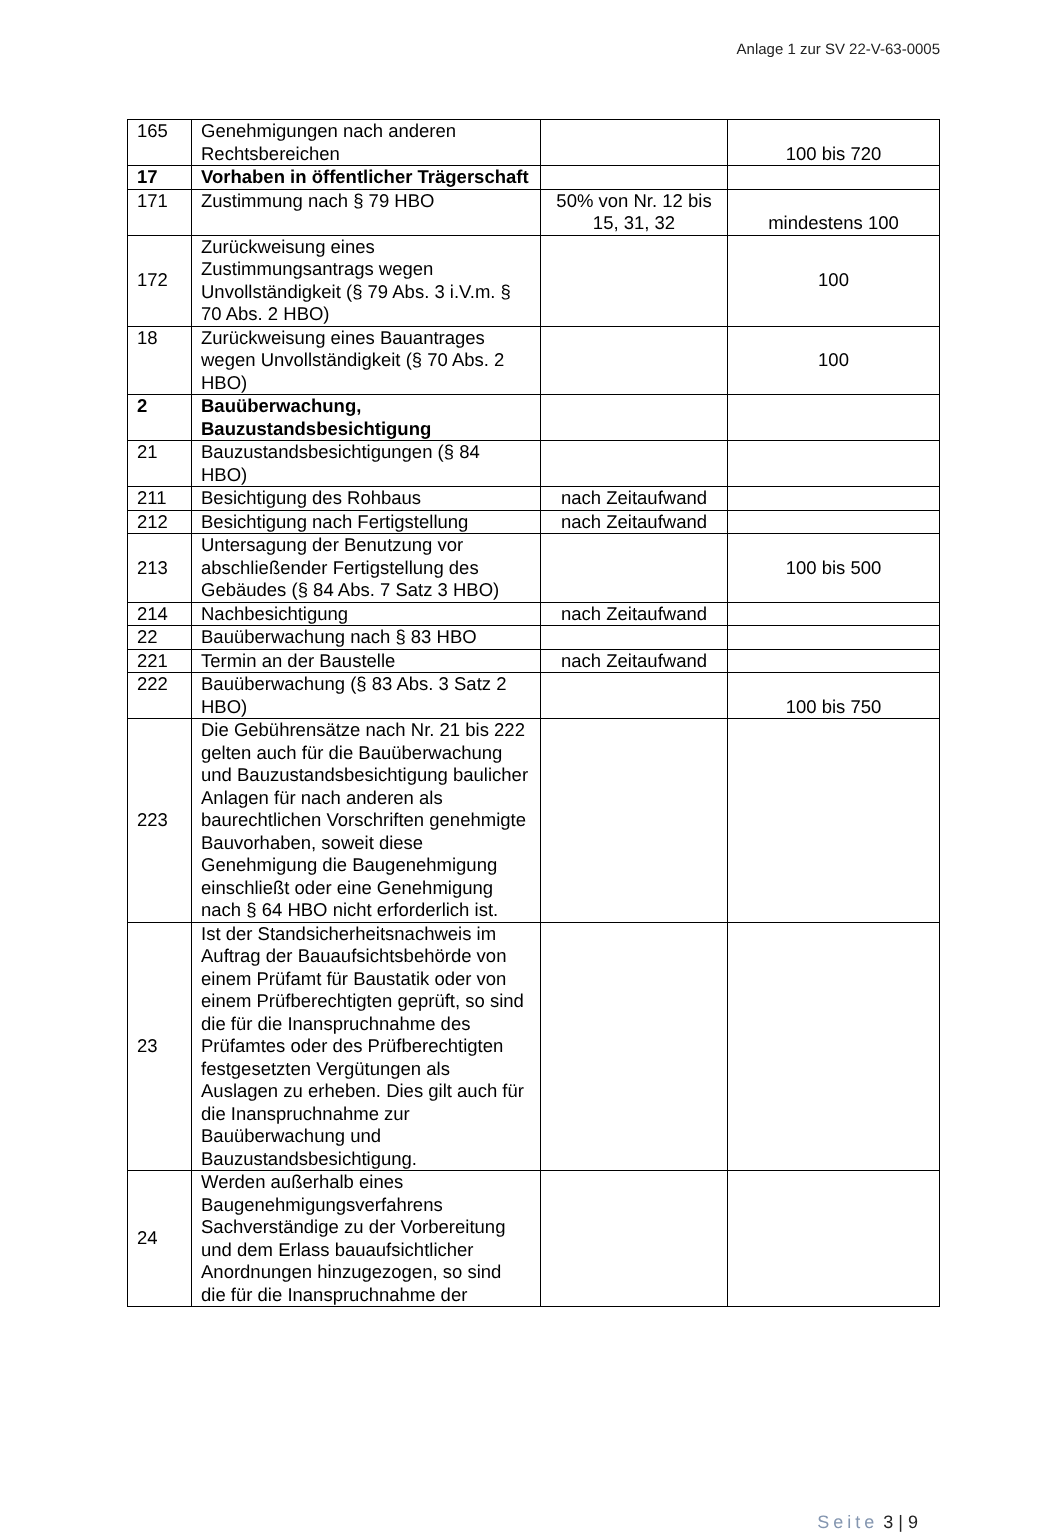Anlage 1 zur SV 22-V-63-0005
| 165 | Genehmigungen nach anderen Rechtsbereichen | | 100 bis 720 |
| 17 | Vorhaben in öffentlicher Trägerschaft | | |
| 171 | Zustimmung nach § 79 HBO | 50% von Nr. 12 bis 15, 31, 32 | mindestens 100 |
| 172 | Zurückweisung eines Zustimmungsantrags wegen Unvollständigkeit (§ 79 Abs. 3 i.V.m. § 70 Abs. 2 HBO) | | 100 |
| 18 | Zurückweisung eines Bauantrages wegen Unvollständigkeit (§ 70 Abs. 2 HBO) | | 100 |
| 2 | Bauüberwachung, Bauzustandsbesichtigung | | |
| 21 | Bauzustandsbesichtigungen (§ 84 HBO) | | |
| 211 | Besichtigung des Rohbaus | nach Zeitaufwand | |
| 212 | Besichtigung nach Fertigstellung | nach Zeitaufwand | |
| 213 | Untersagung der Benutzung vor abschließender Fertigstellung des Gebäudes (§ 84 Abs. 7 Satz 3 HBO) | | 100 bis 500 |
| 214 | Nachbesichtigung | nach Zeitaufwand | |
| 22 | Bauüberwachung nach § 83 HBO | | |
| 221 | Termin an der Baustelle | nach Zeitaufwand | |
| 222 | Bauüberwachung (§ 83 Abs. 3 Satz 2 HBO) | | 100 bis 750 |
| 223 | Die Gebührensätze nach Nr. 21 bis 222 gelten auch für die Bauüberwachung und Bauzustandsbesichtigung baulicher Anlagen für nach anderen als baurechtlichen Vorschriften genehmigte Bauvorhaben, soweit diese Genehmigung die Baugenehmigung einschließt oder eine Genehmigung nach § 64 HBO nicht erforderlich ist. | | |
| 23 | Ist der Standsicherheitsnachweis im Auftrag der Bauaufsichtsbehörde von einem Prüfamt für Baustatik oder von einem Prüfberechtigten geprüft, so sind die für die Inanspruchnahme des Prüfamtes oder des Prüfberechtigten festgesetzten Vergütungen als Auslagen zu erheben. Dies gilt auch für die Inanspruchnahme zur Bauüberwachung und Bauzustandsbesichtigung. | | |
| 24 | Werden außerhalb eines Baugenehmigungsverfahrens Sachverständige zu der Vorbereitung und dem Erlass bauaufsichtlicher Anordnungen hinzugezogen, so sind die für die Inanspruchnahme der | | |
Seite 3 | 9